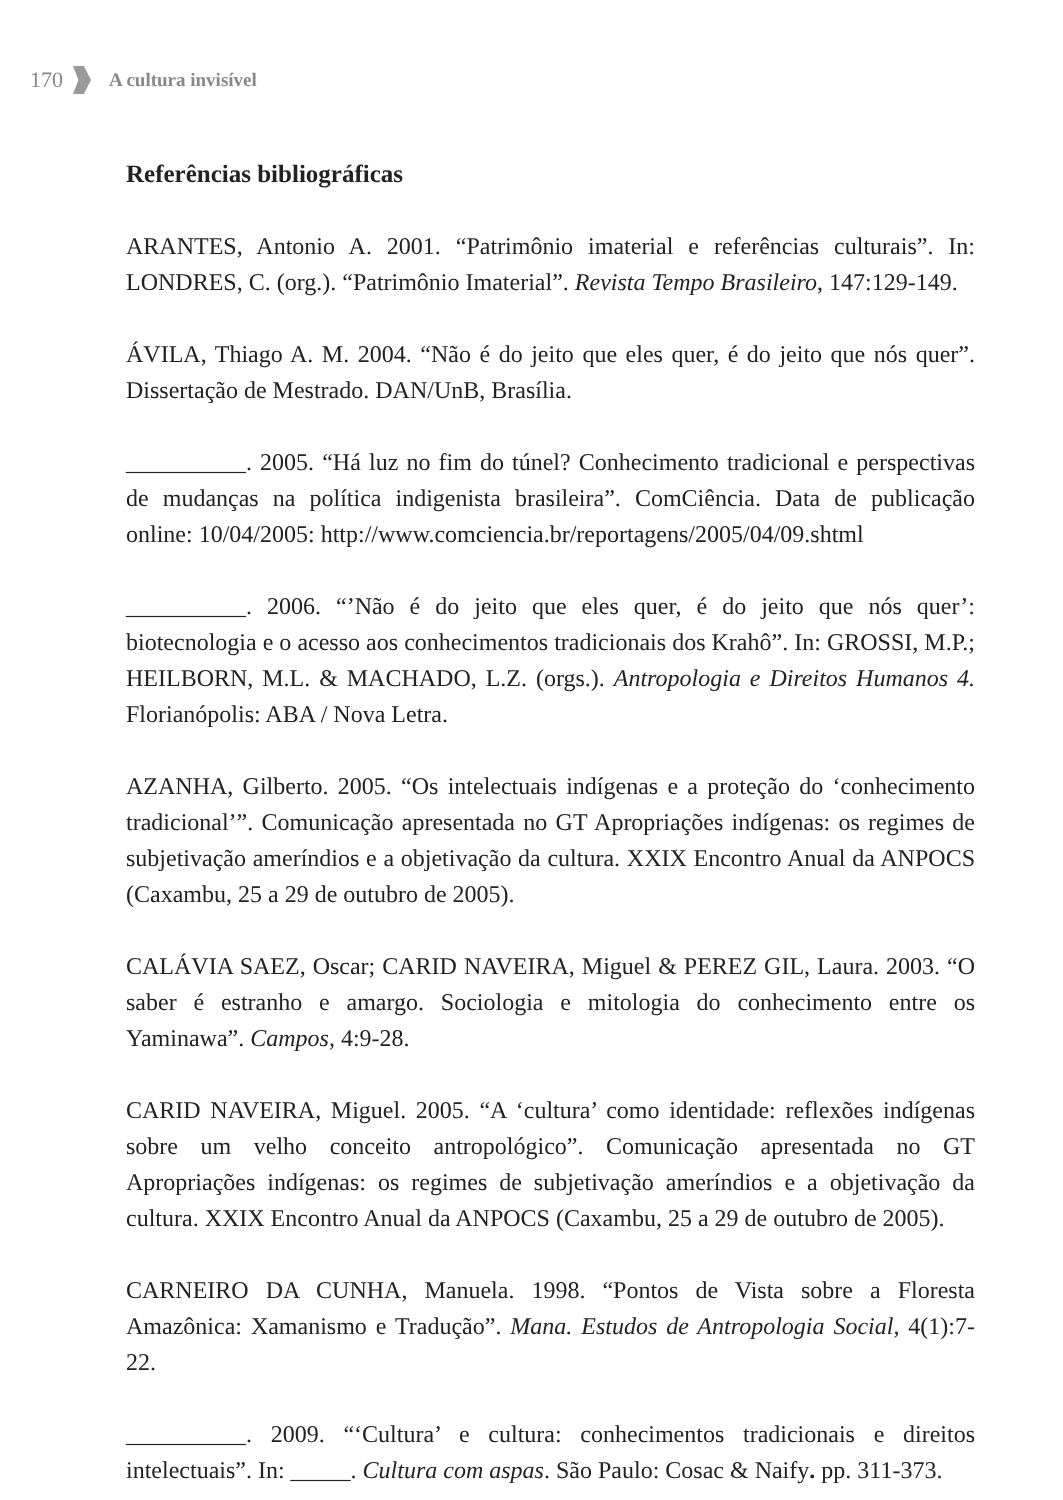170 A cultura invisível
Referências bibliográficas
ARANTES, Antonio A. 2001. “Patrimônio imaterial e referências culturais”. In: LONDRES, C. (org.). “Patrimônio Imaterial”. Revista Tempo Brasileiro, 147:129-149.
ÁVILA, Thiago A. M. 2004. “Não é do jeito que eles quer, é do jeito que nós quer”. Dissertação de Mestrado. DAN/UnB, Brasília.
__________. 2005. “Há luz no fim do túnel? Conhecimento tradicional e perspectivas de mudanças na política indigenista brasileira”. ComCiência. Data de publicação online: 10/04/2005: http://www.comciencia.br/reportagens/2005/04/09.shtml
__________. 2006. “’Não é do jeito que eles quer, é do jeito que nós quer’: biotecnologia e o acesso aos conhecimentos tradicionais dos Krahô”. In: GROSSI, M.P.; HEILBORN, M.L. & MACHADO, L.Z. (orgs.). Antropologia e Direitos Humanos 4. Florianópolis: ABA / Nova Letra.
AZANHA, Gilberto. 2005. “Os intelectuais indígenas e a proteção do ‘conhecimento tradicional’”. Comunicação apresentada no GT Apropriações indígenas: os regimes de subjetivação ameríndios e a objetivação da cultura. XXIX Encontro Anual da ANPOCS (Caxambu, 25 a 29 de outubro de 2005).
CALÁVIA SAEZ, Oscar; CARID NAVEIRA, Miguel & PEREZ GIL, Laura. 2003. “O saber é estranho e amargo. Sociologia e mitologia do conhecimento entre os Yaminawa”. Campos, 4:9-28.
CARID NAVEIRA, Miguel. 2005. “A ‘cultura’ como identidade: reflexões indígenas sobre um velho conceito antropológico”. Comunicação apresentada no GT Apropriações indígenas: os regimes de subjetivação ameríndios e a objetivação da cultura. XXIX Encontro Anual da ANPOCS (Caxambu, 25 a 29 de outubro de 2005).
CARNEIRO DA CUNHA, Manuela. 1998. “Pontos de Vista sobre a Floresta Amazônica: Xamanismo e Tradução”. Mana. Estudos de Antropologia Social, 4(1):7-22.
__________. 2009. “‘Cultura’ e cultura: conhecimentos tradicionais e direitos intelectuais”. In: _____. Cultura com aspas. São Paulo: Cosac & Naify. pp. 311-373.